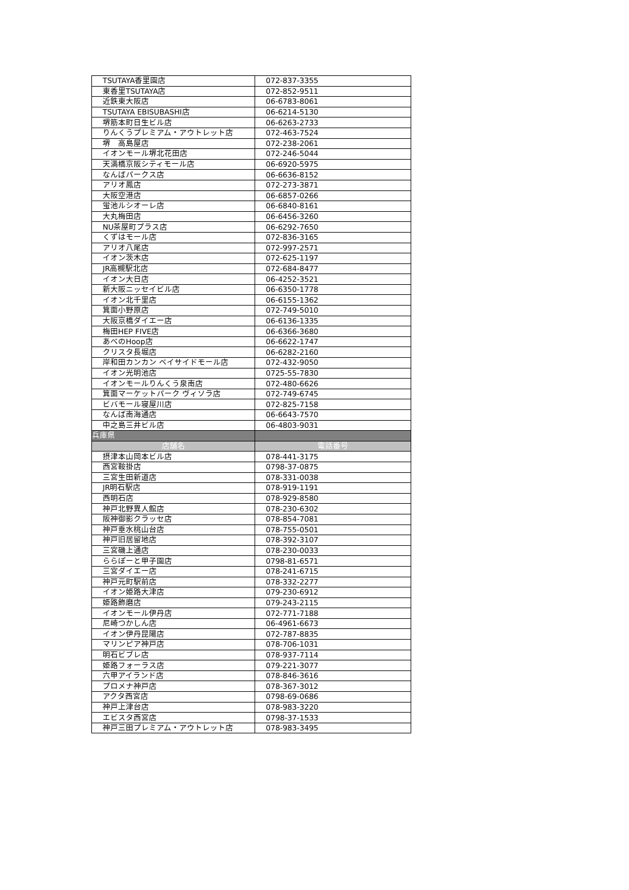| TSUTAYA香里園店 | 072-837-3355 |
| 東香里TSUTAYA店 | 072-852-9511 |
| 近鉄東大阪店 | 06-6783-8061 |
| TSUTAYA EBISUBASHI店 | 06-6214-5130 |
| 堺筋本町日生ビル店 | 06-6263-2733 |
| りんくうプレミアム・アウトレット店 | 072-463-7524 |
| 堺 高島屋店 | 072-238-2061 |
| イオンモール堺北花田店 | 072-246-5044 |
| 天満橋京阪シティモール店 | 06-6920-5975 |
| なんばパークス店 | 06-6636-8152 |
| アリオ鳳店 | 072-273-3871 |
| 大阪空港店 | 06-6857-0266 |
| 蛍池ルシオーレ店 | 06-6840-8161 |
| 大丸梅田店 | 06-6456-3260 |
| NU茶屋町プラス店 | 06-6292-7650 |
| くずはモール店 | 072-836-3165 |
| アリオ八尾店 | 072-997-2571 |
| イオン茨木店 | 072-625-1197 |
| JR高槻駅北店 | 072-684-8477 |
| イオン大日店 | 06-4252-3521 |
| 新大阪ニッセイビル店 | 06-6350-1778 |
| イオン北千里店 | 06-6155-1362 |
| 箕面小野原店 | 072-749-5010 |
| 大阪京橋ダイエー店 | 06-6136-1335 |
| 梅田HEP FIVE店 | 06-6366-3680 |
| あべのHoop店 | 06-6622-1747 |
| クリスタ長堀店 | 06-6282-2160 |
| 岸和田カンカン ベイサイドモール店 | 072-432-9050 |
| イオン光明池店 | 0725-55-7830 |
| イオンモールりんくう泉南店 | 072-480-6626 |
| 箕面マーケットパーク ヴィソラ店 | 072-749-6745 |
| ビバモール寝屋川店 | 072-825-7158 |
| なんば南海通店 | 06-6643-7570 |
| 中之島三井ビル店 | 06-4803-9031 |
| 兵庫県 | |
| 店舗名 | 電話番号 |
| 摂津本山岡本ビル店 | 078-441-3175 |
| 西宮鞍掛店 | 0798-37-0875 |
| 三宮生田新道店 | 078-331-0038 |
| JR明石駅店 | 078-919-1191 |
| 西明石店 | 078-929-8580 |
| 神戸北野異人館店 | 078-230-6302 |
| 阪神御影クラッセ店 | 078-854-7081 |
| 神戸垂水桃山台店 | 078-755-0501 |
| 神戸旧居留地店 | 078-392-3107 |
| 三宮磯上通店 | 078-230-0033 |
| ららぽーと甲子園店 | 0798-81-6571 |
| 三宮ダイエー店 | 078-241-6715 |
| 神戸元町駅前店 | 078-332-2277 |
| イオン姫路大津店 | 079-230-6912 |
| 姫路飾磨店 | 079-243-2115 |
| イオンモール伊丹店 | 072-771-7188 |
| 尼崎つかしん店 | 06-4961-6673 |
| イオン伊丹昆陽店 | 072-787-8835 |
| マリンピア神戸店 | 078-706-1031 |
| 明石ビブレ店 | 078-937-7114 |
| 姫路フォーラス店 | 079-221-3077 |
| 六甲アイランド店 | 078-846-3616 |
| プロメナ神戸店 | 078-367-3012 |
| アクタ西宮店 | 0798-69-0686 |
| 神戸上津台店 | 078-983-3220 |
| エビスタ西宮店 | 0798-37-1533 |
| 神戸三田プレミアム・アウトレット店 | 078-983-3495 |